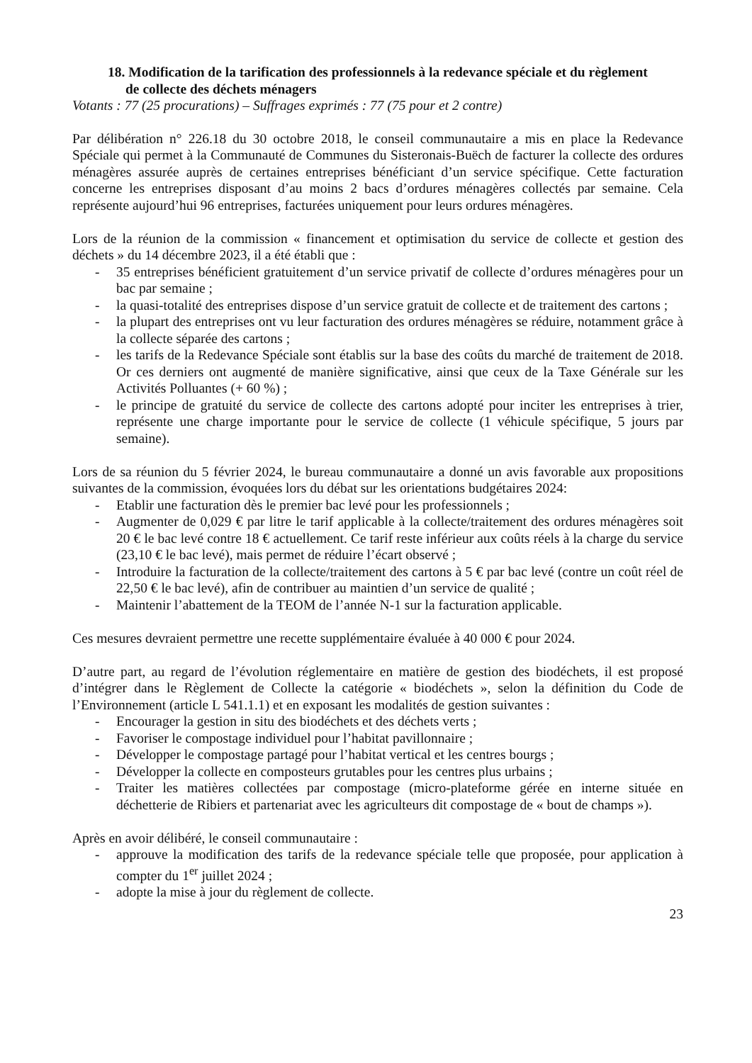18. Modification de la tarification des professionnels à la redevance spéciale et du règlement de collecte des déchets ménagers
Votants : 77 (25 procurations) – Suffrages exprimés : 77 (75 pour et 2 contre)
Par délibération n° 226.18 du 30 octobre 2018, le conseil communautaire a mis en place la Redevance Spéciale qui permet à la Communauté de Communes du Sisteronais-Buëch de facturer la collecte des ordures ménagères assurée auprès de certaines entreprises bénéficiant d’un service spécifique. Cette facturation concerne les entreprises disposant d’au moins 2 bacs d’ordures ménagères collectés par semaine. Cela représente aujourd’hui 96 entreprises, facturées uniquement pour leurs ordures ménagères.
Lors de la réunion de la commission « financement et optimisation du service de collecte et gestion des déchets » du 14 décembre 2023, il a été établi que :
- 35 entreprises bénéficient gratuitement d’un service privatif de collecte d’ordures ménagères pour un bac par semaine ;
- la quasi-totalité des entreprises dispose d’un service gratuit de collecte et de traitement des cartons ;
- la plupart des entreprises ont vu leur facturation des ordures ménagères se réduire, notamment grâce à la collecte séparée des cartons ;
- les tarifs de la Redevance Spéciale sont établis sur la base des coûts du marché de traitement de 2018. Or ces derniers ont augmenté de manière significative, ainsi que ceux de la Taxe Générale sur les Activités Polluantes (+ 60 %) ;
- le principe de gratuité du service de collecte des cartons adopté pour inciter les entreprises à trier, représente une charge importante pour le service de collecte (1 véhicule spécifique, 5 jours par semaine).
Lors de sa réunion du 5 février 2024, le bureau communautaire a donné un avis favorable aux propositions suivantes de la commission, évoquées lors du débat sur les orientations budgétaires 2024:
- Etablir une facturation dès le premier bac levé pour les professionnels ;
- Augmenter de 0,029 € par litre le tarif applicable à la collecte/traitement des ordures ménagères soit 20 € le bac levé contre 18 € actuellement. Ce tarif reste inférieur aux coûts réels à la charge du service (23,10 € le bac levé), mais permet de réduire l’écart observé ;
- Introduire la facturation de la collecte/traitement des cartons à 5 € par bac levé (contre un coût réel de 22,50 € le bac levé), afin de contribuer au maintien d’un service de qualité ;
- Maintenir l’abattement de la TEOM de l’année N-1 sur la facturation applicable.
Ces mesures devraient permettre une recette supplémentaire évaluée à 40 000 € pour 2024.
D’autre part, au regard de l’évolution réglementaire en matière de gestion des biodéchets, il est proposé d’intégrer dans le Règlement de Collecte la catégorie « biodéchets », selon la définition du Code de l’Environnement (article L 541.1.1) et en exposant les modalités de gestion suivantes :
- Encourager la gestion in situ des biodéchets et des déchets verts ;
- Favoriser le compostage individuel pour l’habitat pavillonnaire ;
- Développer le compostage partagé pour l’habitat vertical et les centres bourgs ;
- Développer la collecte en composteurs grutables pour les centres plus urbains ;
- Traiter les matières collectées par compostage (micro-plateforme gérée en interne située en déchetterie de Ribiers et partenariat avec les agriculteurs dit compostage de « bout de champs »).
Après en avoir délibéré, le conseil communautaire :
- approuve la modification des tarifs de la redevance spéciale telle que proposée, pour application à compter du 1<sup>er</sup> juillet 2024 ;
- adopte la mise à jour du règlement de collecte.
23